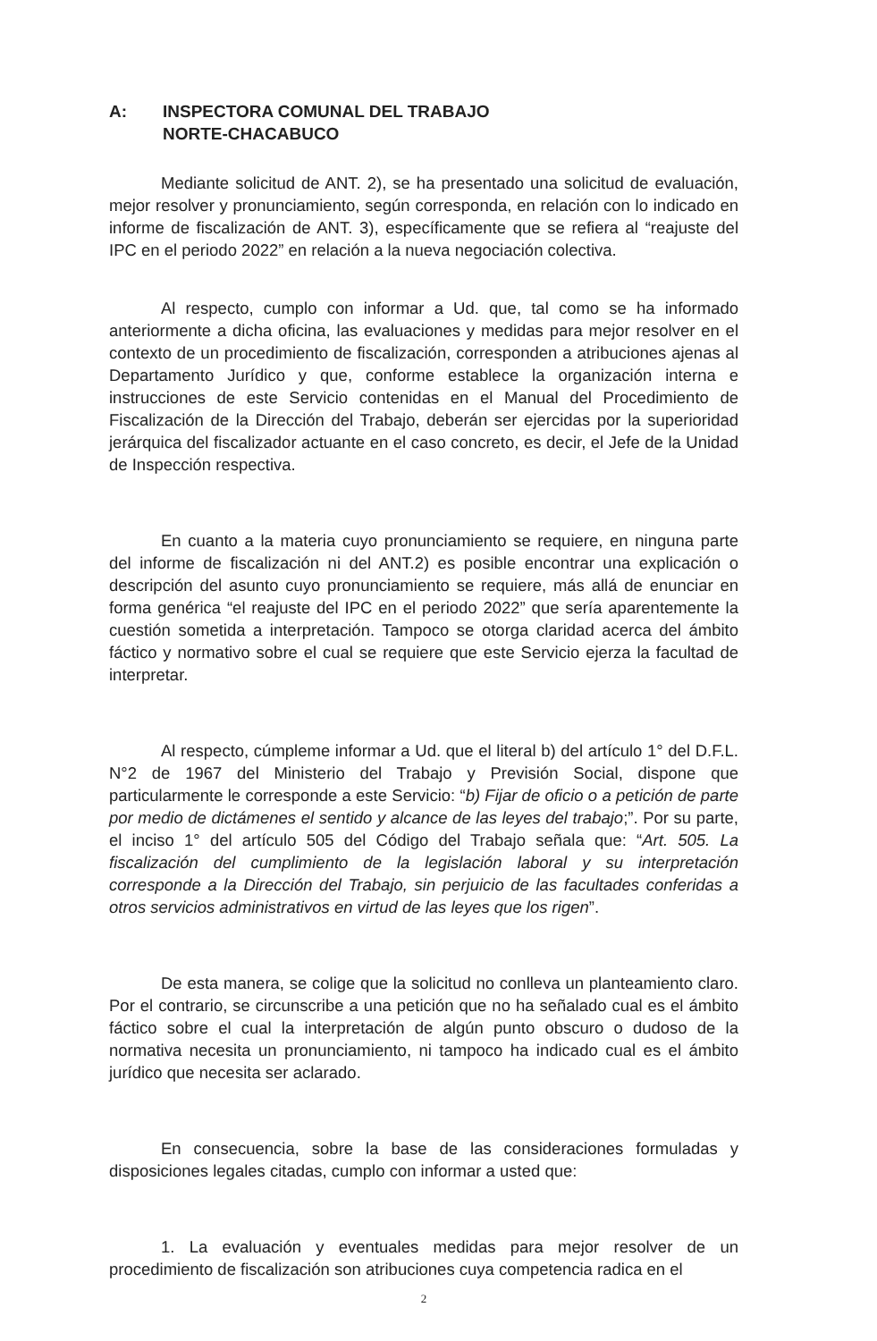A: INSPECTORA COMUNAL DEL TRABAJO
NORTE-CHACABUCO
Mediante solicitud de ANT. 2), se ha presentado una solicitud de evaluación, mejor resolver y pronunciamiento, según corresponda, en relación con lo indicado en informe de fiscalización de ANT. 3), específicamente que se refiera al “reajuste del IPC en el periodo 2022” en relación a la nueva negociación colectiva.
Al respecto, cumplo con informar a Ud. que, tal como se ha informado anteriormente a dicha oficina, las evaluaciones y medidas para mejor resolver en el contexto de un procedimiento de fiscalización, corresponden a atribuciones ajenas al Departamento Jurídico y que, conforme establece la organización interna e instrucciones de este Servicio contenidas en el Manual del Procedimiento de Fiscalización de la Dirección del Trabajo, deberán ser ejercidas por la superioridad jerárquica del fiscalizador actuante en el caso concreto, es decir, el Jefe de la Unidad de Inspección respectiva.
En cuanto a la materia cuyo pronunciamiento se requiere, en ninguna parte del informe de fiscalización ni del ANT.2) es posible encontrar una explicación o descripción del asunto cuyo pronunciamiento se requiere, más allá de enunciar en forma genérica “el reajuste del IPC en el periodo 2022” que sería aparentemente la cuestión sometida a interpretación. Tampoco se otorga claridad acerca del ámbito fáctico y normativo sobre el cual se requiere que este Servicio ejerza la facultad de interpretar.
Al respecto, cúmpleme informar a Ud. que el literal b) del artículo 1° del D.F.L. N°2 de 1967 del Ministerio del Trabajo y Previsión Social, dispone que particularmente le corresponde a este Servicio: “b) Fijar de oficio o a petición de parte por medio de dictámenes el sentido y alcance de las leyes del trabajo;”. Por su parte, el inciso 1° del artículo 505 del Código del Trabajo señala que: “Art. 505. La fiscalización del cumplimiento de la legislación laboral y su interpretación corresponde a la Dirección del Trabajo, sin perjuicio de las facultades conferidas a otros servicios administrativos en virtud de las leyes que los rigen”.
De esta manera, se colige que la solicitud no conlleva un planteamiento claro. Por el contrario, se circunscribe a una petición que no ha señalado cual es el ámbito fáctico sobre el cual la interpretación de algún punto obscuro o dudoso de la normativa necesita un pronunciamiento, ni tampoco ha indicado cual es el ámbito jurídico que necesita ser aclarado.
En consecuencia, sobre la base de las consideraciones formuladas y disposiciones legales citadas, cumplo con informar a usted que:
1. La evaluación y eventuales medidas para mejor resolver de un procedimiento de fiscalización son atribuciones cuya competencia radica en el
2